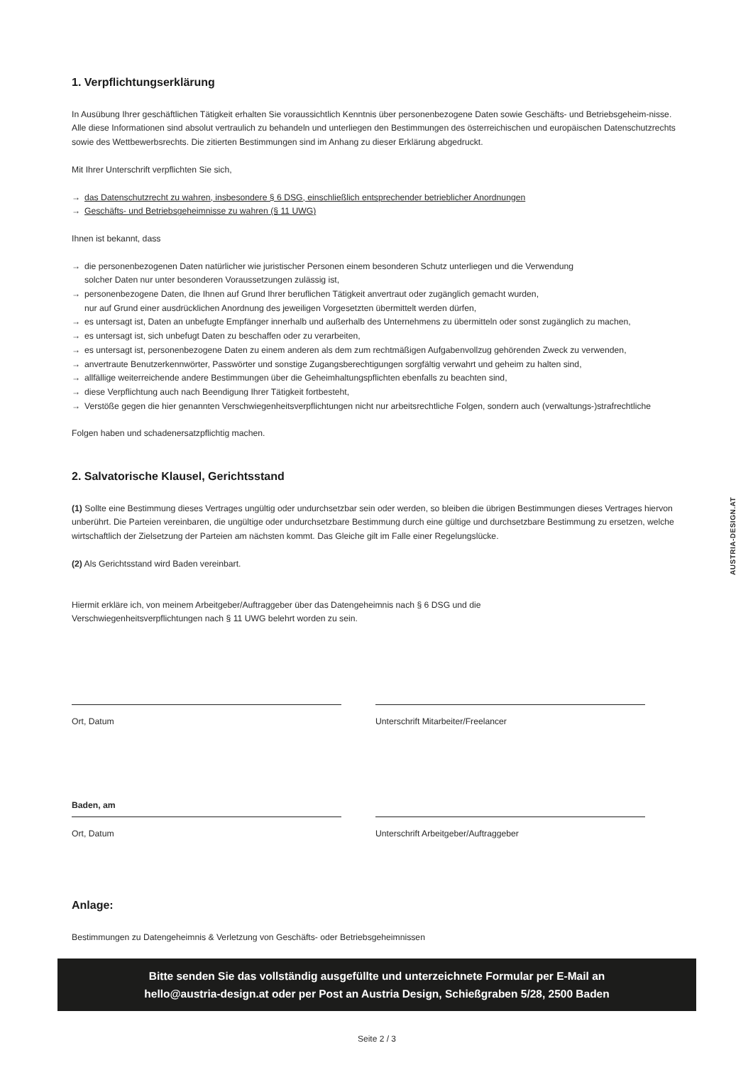AUSTRIA-DESIGN.AT
1. Verpflichtungserklärung
In Ausübung Ihrer geschäftlichen Tätigkeit erhalten Sie voraussichtlich Kenntnis über personenbezogene Daten sowie Geschäfts- und Betriebsgeheim-nisse. Alle diese Informationen sind absolut vertraulich zu behandeln und unterliegen den Bestimmungen des österreichischen und europäischen Datenschutzrechts sowie des Wettbewerbsrechts. Die zitierten Bestimmungen sind im Anhang zu dieser Erklärung abgedruckt.
Mit Ihrer Unterschrift verpflichten Sie sich,
→ das Datenschutzrecht zu wahren, insbesondere § 6 DSG, einschließlich entsprechender betrieblicher Anordnungen
→ Geschäfts- und Betriebsgeheimnisse zu wahren (§ 11 UWG)
Ihnen ist bekannt, dass
→ die personenbezogenen Daten natürlicher wie juristischer Personen einem besonderen Schutz unterliegen und die Verwendung
solcher Daten nur unter besonderen Voraussetzungen zulässig ist,
→ personenbezogene Daten, die Ihnen auf Grund Ihrer beruflichen Tätigkeit anvertraut oder zugänglich gemacht wurden,
nur auf Grund einer ausdrücklichen Anordnung des jeweiligen Vorgesetzten übermittelt werden dürfen,
→ es untersagt ist, Daten an unbefugte Empfänger innerhalb und außerhalb des Unternehmens zu übermitteln oder sonst zugänglich zu machen,
→ es untersagt ist, sich unbefugt Daten zu beschaffen oder zu verarbeiten,
→ es untersagt ist, personenbezogene Daten zu einem anderen als dem zum rechtmäßigen Aufgabenvollzug gehörenden Zweck zu verwenden,
→ anvertraute Benutzerkennwörter, Passwörter und sonstige Zugangsberechtigungen sorgfältig verwahrt und geheim zu halten sind,
→ allfällige weiterreichende andere Bestimmungen über die Geheimhaltungspflichten ebenfalls zu beachten sind,
→ diese Verpflichtung auch nach Beendigung Ihrer Tätigkeit fortbesteht,
→ Verstöße gegen die hier genannten Verschwiegenheitsverpflichtungen nicht nur arbeitsrechtliche Folgen, sondern auch (verwaltungs-)strafrechtliche
Folgen haben und schadenersatzpflichtig machen.
2. Salvatorische Klausel, Gerichtsstand
(1) Sollte eine Bestimmung dieses Vertrages ungültig oder undurchsetzbar sein oder werden, so bleiben die übrigen Bestimmungen dieses Vertrages hiervon unberührt. Die Parteien vereinbaren, die ungültige oder undurchsetzbare Bestimmung durch eine gültige und durchsetzbare Bestimmung zu ersetzen, welche wirtschaftlich der Zielsetzung der Parteien am nächsten kommt. Das Gleiche gilt im Falle einer Regelungslücke.
(2) Als Gerichtsstand wird Baden vereinbart.
Hiermit erkläre ich, von meinem Arbeitgeber/Auftraggeber über das Datengeheimnis nach § 6 DSG und die
Verschwiegenheitsverpflichtungen nach § 11 UWG belehrt worden zu sein.
Ort, Datum Unterschrift Mitarbeiter/Freelancer
Baden, am
Ort, Datum
Unterschrift Arbeitgeber/Auftraggeber
Anlage:
Bestimmungen zu Datengeheimnis & Verletzung von Geschäfts- oder Betriebsgeheimnissen
Bitte senden Sie das vollständig ausgefüllte und unterzeichnete Formular per E-Mail an
hello@austria-design.at oder per Post an Austria Design, Schießgraben 5/28, 2500 Baden
Seite 2 / 3